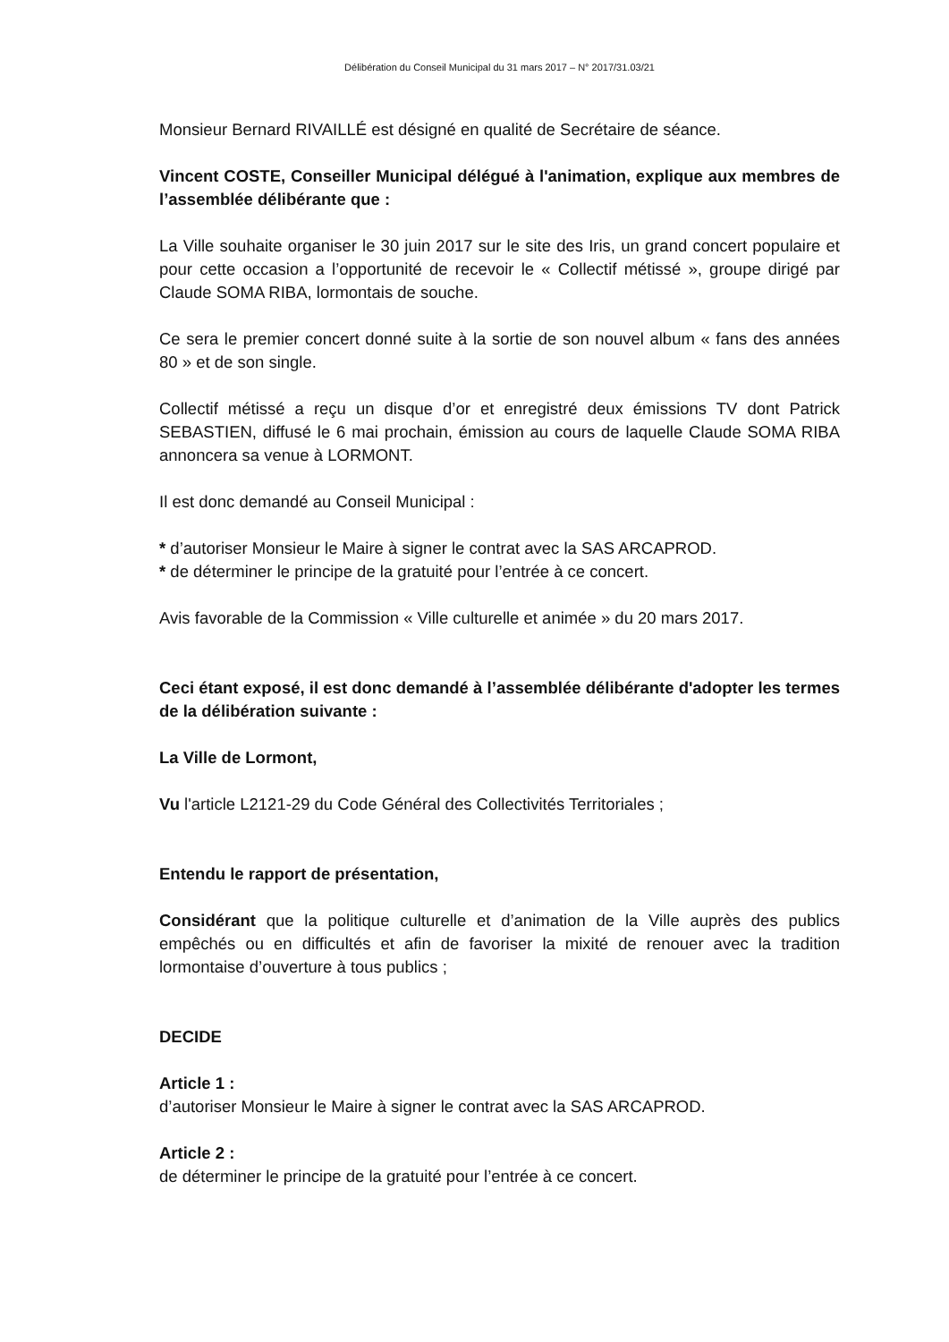Délibération du Conseil Municipal du 31 mars 2017 – N° 2017/31.03/21
Monsieur Bernard RIVAILLÉ est désigné en qualité de Secrétaire de séance.
Vincent COSTE, Conseiller Municipal délégué à l'animation, explique aux membres de l’assemblée délibérante que :
La Ville souhaite organiser le 30 juin 2017 sur le site des Iris, un grand concert populaire et pour cette occasion a l’opportunité de recevoir le « Collectif métissé », groupe dirigé par Claude SOMA RIBA, lormontais de souche.
Ce sera le premier concert donné suite à la sortie de son nouvel album « fans des années 80 » et de son single.
Collectif métissé a reçu un disque d’or et enregistré deux émissions TV dont Patrick SEBASTIEN, diffusé le 6 mai prochain, émission au cours de laquelle Claude SOMA RIBA annoncera sa venue à LORMONT.
Il est donc demandé au Conseil Municipal :
* d’autoriser Monsieur le Maire à signer le contrat avec la SAS ARCAPROD.
* de déterminer le principe de la gratuité pour l’entrée à ce concert.
Avis favorable de la Commission « Ville culturelle et animée » du 20 mars 2017.
Ceci étant exposé, il est donc demandé à l’assemblée délibérante d'adopter les termes de la délibération suivante :
La Ville de Lormont,
Vu l'article L2121-29 du Code Général des Collectivités Territoriales ;
Entendu le rapport de présentation,
Considérant que la politique culturelle et d’animation de la Ville auprès des publics empêchés ou en difficultés et afin de favoriser la mixité de renouer avec la tradition lormontaise d’ouverture à tous publics ;
DECIDE
Article 1 :
d’autoriser Monsieur le Maire à signer le contrat avec la SAS ARCAPROD.
Article 2 :
de déterminer le principe de la gratuité pour l’entrée à ce concert.